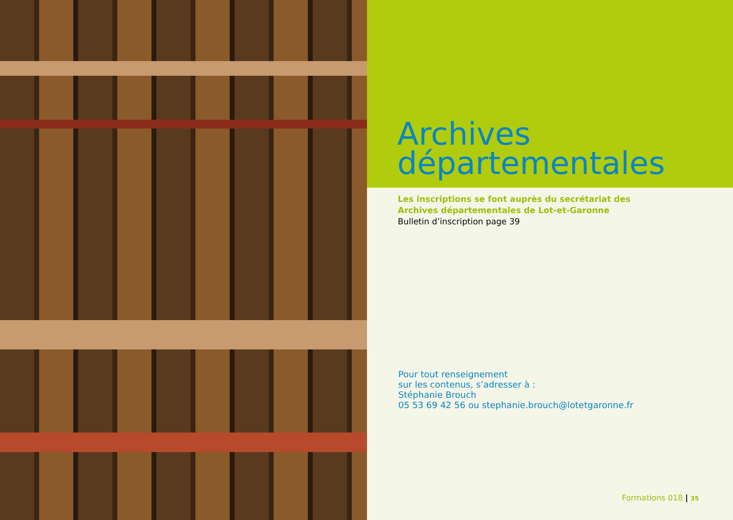Archives
départementales
Les inscriptions se font auprès du secrétariat des
Archives départementales de Lot-et-Garonne
Bulletin d’inscription page 39
Pour tout renseignement
sur les contenus, s’adresser à :
Stéphanie Brouch
05 53 69 42 56 ou stephanie.brouch@lotetgaronne.fr
Formations 018 | 35